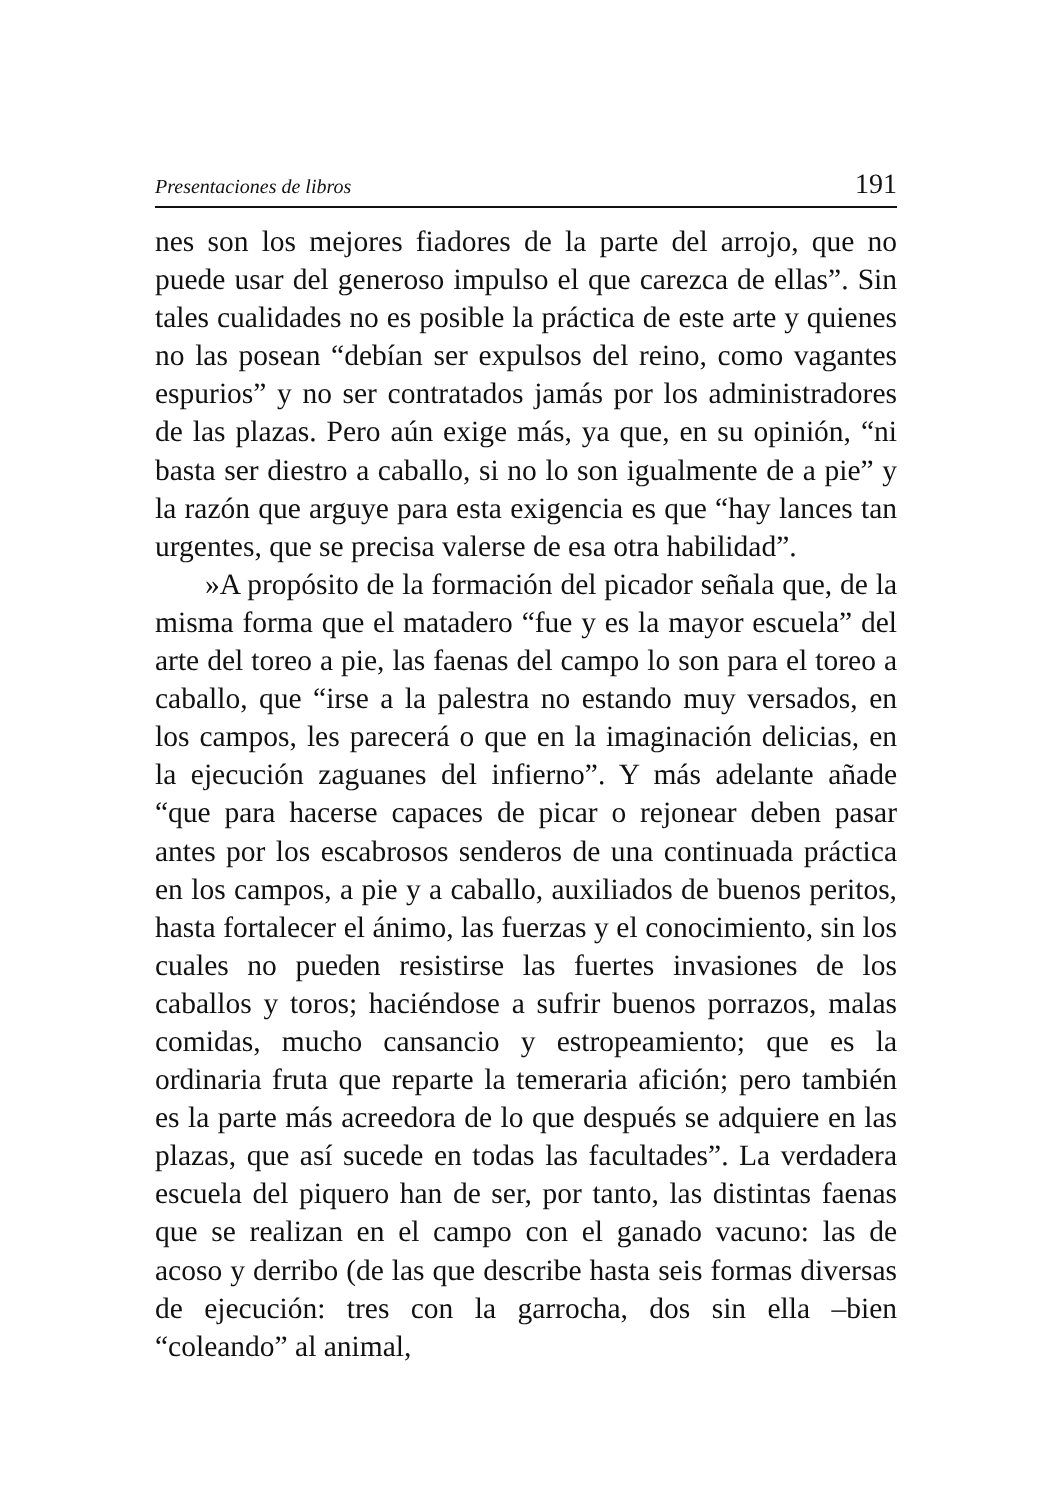Presentaciones de libros 191
nes son los mejores fiadores de la parte del arrojo, que no puede usar del generoso impulso el que carezca de ellas”. Sin tales cualidades no es posible la práctica de este arte y quienes no las posean “debían ser expulsos del reino, como vagantes espurios” y no ser contratados jamás por los administradores de las plazas. Pero aún exige más, ya que, en su opinión, “ni basta ser diestro a caballo, si no lo son igualmente de a pie” y la razón que arguye para esta exigencia es que “hay lances tan urgentes, que se precisa valerse de esa otra habilidad”.
»A propósito de la formación del picador señala que, de la misma forma que el matadero “fue y es la mayor escuela” del arte del toreo a pie, las faenas del campo lo son para el toreo a caballo, que “irse a la palestra no estando muy versados, en los campos, les parecerá o que en la imaginación delicias, en la ejecución zaguanes del infierno”. Y más adelante añade “que para hacerse capaces de picar o rejonear deben pasar antes por los escabrosos senderos de una continuada práctica en los campos, a pie y a caballo, auxiliados de buenos peritos, hasta fortalecer el ánimo, las fuerzas y el conocimiento, sin los cuales no pueden resistirse las fuertes invasiones de los caballos y toros; haciéndose a sufrir buenos porrazos, malas comidas, mucho cansancio y estropeamiento; que es la ordinaria fruta que reparte la temeraria afición; pero también es la parte más acreedora de lo que después se adquiere en las plazas, que así sucede en todas las facultades”. La verdadera escuela del piquero han de ser, por tanto, las distintas faenas que se realizan en el campo con el ganado vacuno: las de acoso y derribo (de las que describe hasta seis formas diversas de ejecución: tres con la garrocha, dos sin ella –bien “coleando” al animal,